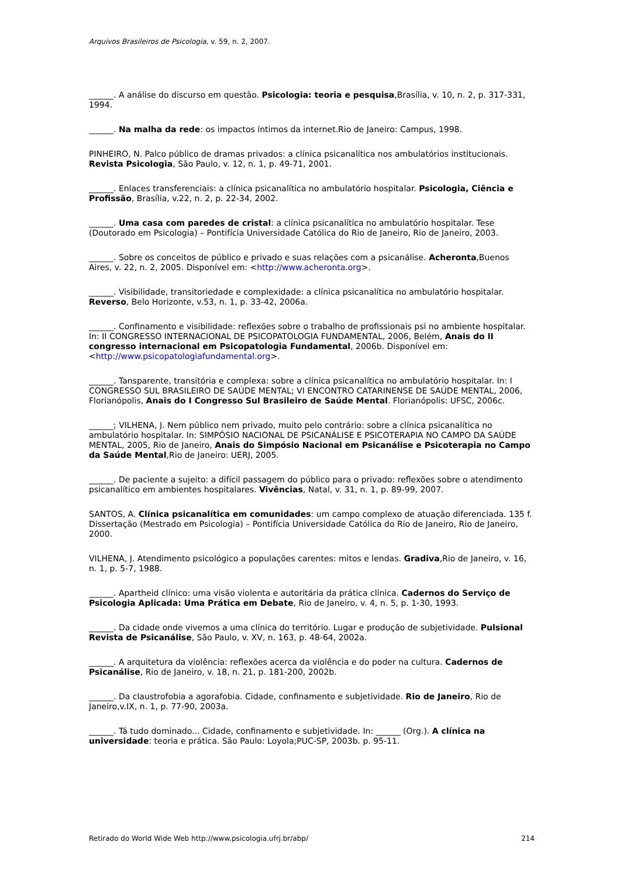Arquivos Brasileiros de Psicologia, v. 59, n. 2, 2007.
______. A análise do discurso em questão. Psicologia: teoria e pesquisa,Brasília, v. 10, n. 2, p. 317-331, 1994.
______. Na malha da rede: os impactos íntimos da internet.Rio de Janeiro: Campus, 1998.
PINHEIRO, N. Palco público de dramas privados: a clínica psicanalítica nos ambulatórios institucionais. Revista Psicologia, São Paulo, v. 12, n. 1, p. 49-71, 2001.
______. Enlaces transferenciais: a clínica psicanalítica no ambulatório hospitalar. Psicologia, Ciência e Profissão, Brasília, v.22, n. 2, p. 22-34, 2002.
______. Uma casa com paredes de cristal: a clínica psicanalítica no ambulatório hospitalar. Tese (Doutorado em Psicologia) – Pontifícia Universidade Católica do Rio de Janeiro, Rio de Janeiro, 2003.
______. Sobre os conceitos de público e privado e suas relações com a psicanálise. Acheronta,Buenos Aires, v. 22, n. 2, 2005. Disponível em: <http://www.acheronta.org>.
______. Visibilidade, transitoriedade e complexidade: a clínica psicanalítica no ambulatório hospitalar. Reverso, Belo Horizonte, v.53, n. 1, p. 33-42, 2006a.
______. Confinamento e visibilidade: reflexões sobre o trabalho de profissionais psi no ambiente hospitalar. In: II CONGRESSO INTERNACIONAL DE PSICOPATOLOGIA FUNDAMENTAL, 2006, Belém, Anais do II congresso internacional em Psicopatologia Fundamental, 2006b. Disponível em: <http://www.psicopatologiafundamental.org>.
______. Tansparente, transitória e complexa: sobre a clínica psicanalítica no ambulatório hospitalar. In: I CONGRESSO SUL BRASILEIRO DE SAÚDE MENTAL; VI ENCONTRO CATARINENSE DE SAÚDE MENTAL, 2006, Florianópolis, Anais do I Congresso Sul Brasileiro de Saúde Mental. Florianópolis: UFSC, 2006c.
______; VILHENA, J. Nem público nem privado, muito pelo contrário: sobre a clínica psicanalítica no ambulatório hospitalar. In: SIMPÓSIO NACIONAL DE PSICANÁLISE E PSICOTERAPIA NO CAMPO DA SAÚDE MENTAL, 2005, Rio de Janeiro, Anais do Simpósio Nacional em Psicanálise e Psicoterapia no Campo da Saúde Mental,Rio de Janeiro: UERJ, 2005.
______. De paciente a sujeito: a difícil passagem do público para o privado: reflexões sobre o atendimento psicanalítico em ambientes hospitalares. Vivências, Natal, v. 31, n. 1, p. 89-99, 2007.
SANTOS, A. Clínica psicanalítica em comunidades: um campo complexo de atuação diferenciada. 135 f. Dissertação (Mestrado em Psicologia) – Pontifícia Universidade Católica do Rio de Janeiro, Rio de Janeiro, 2000.
VILHENA, J. Atendimento psicológico a populações carentes: mitos e lendas. Gradiva,Rio de Janeiro, v. 16, n. 1, p. 5-7, 1988.
______. Apartheid clínico: uma visão violenta e autoritária da prática clínica. Cadernos do Serviço de Psicologia Aplicada: Uma Prática em Debate, Rio de Janeiro, v. 4, n. 5, p. 1-30, 1993.
______. Da cidade onde vivemos a uma clínica do território. Lugar e produção de subjetividade. Pulsional Revista de Psicanálise, São Paulo, v. XV, n. 163, p. 48-64, 2002a.
______. A arquitetura da violência: reflexões acerca da violência e do poder na cultura. Cadernos de Psicanálise, Rio de Janeiro, v. 18, n. 21, p. 181-200, 2002b.
______. Da claustrofobia a agorafobia. Cidade, confinamento e subjetividade. Rio de Janeiro, Rio de Janeiro,v.IX, n. 1, p. 77-90, 2003a.
______. Tá tudo dominado... Cidade, confinamento e subjetividade. In: ______ (Org.). A clínica na universidade: teoria e prática. São Paulo: Loyola;PUC-SP, 2003b. p. 95-11.
Retirado do World Wide Web http://www.psicologia.ufrj.br/abp/ 214